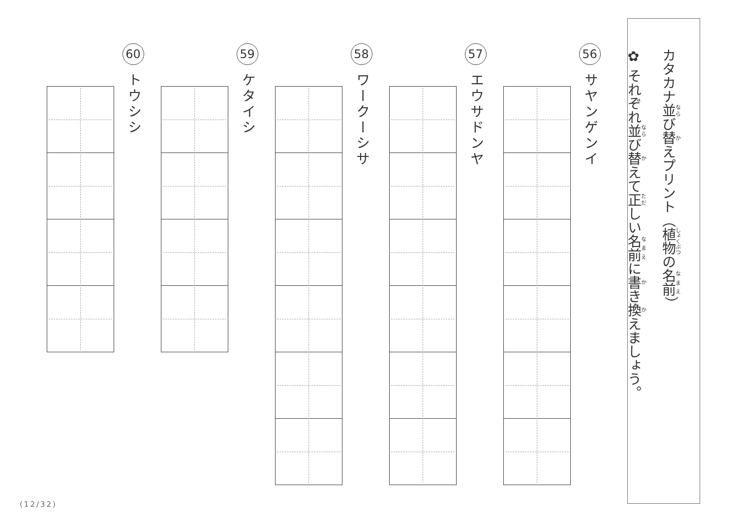カタカナ並び替えプリント（植物の名前）
✿ それぞれ並び替えて正しい名前に書き換えましょう。
56
サヤンゲンイ
57
エウサドンヤ
58
ワークーシサ
59
ケタイシ
60
トウシシ
(12/32)